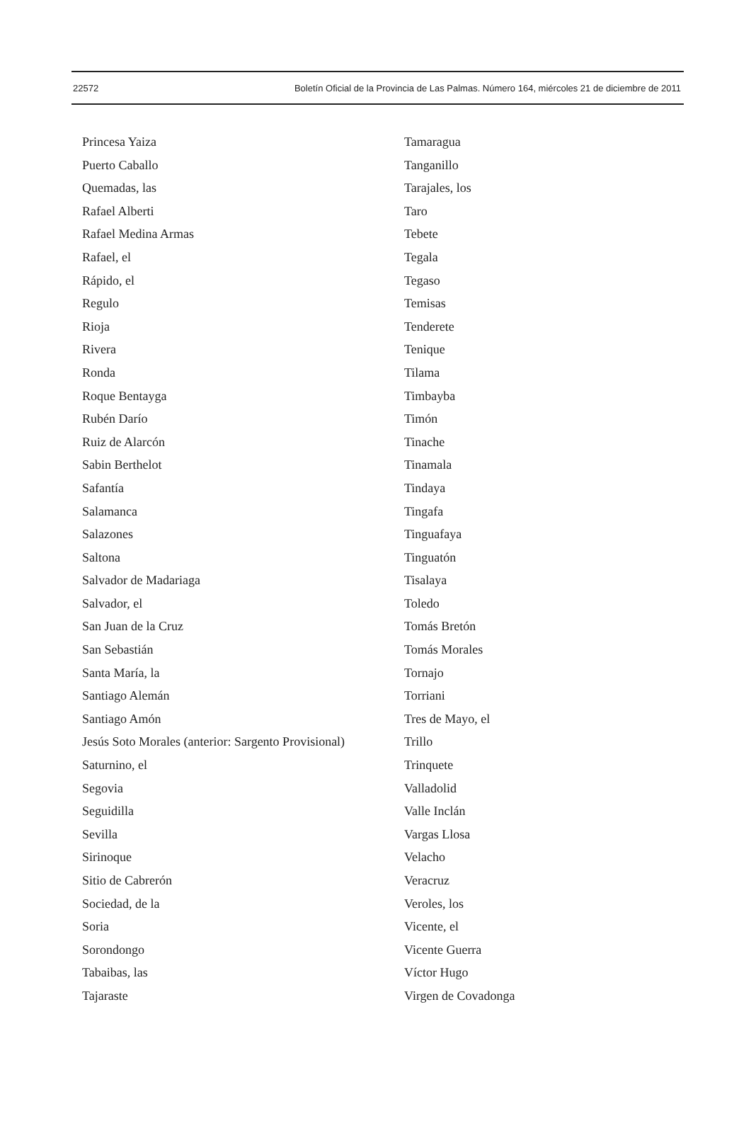22572 Boletín Oficial de la Provincia de Las Palmas. Número 164, miércoles 21 de diciembre de 2011
Princesa Yaiza
Puerto Caballo
Quemadas, las
Rafael Alberti
Rafael Medina Armas
Rafael, el
Rápido, el
Regulo
Rioja
Rivera
Ronda
Roque Bentayga
Rubén Darío
Ruiz de Alarcón
Sabin Berthelot
Safantía
Salamanca
Salazones
Saltona
Salvador de Madariaga
Salvador, el
San Juan de la Cruz
San Sebastián
Santa María, la
Santiago Alemán
Santiago Amón
Jesús Soto Morales (anterior: Sargento Provisional)
Saturnino, el
Segovia
Seguidilla
Sevilla
Sirinoque
Sitio de Cabrerón
Sociedad, de la
Soria
Sorondongo
Tabaibas, las
Tajaraste
Tamaragua
Tanganillo
Tarajales, los
Taro
Tebete
Tegala
Tegaso
Temisas
Tenderete
Tenique
Tilama
Timbayba
Timón
Tinache
Tinamala
Tindaya
Tingafa
Tinguafaya
Tinguatón
Tisalaya
Toledo
Tomás Bretón
Tomás Morales
Tornajo
Torriani
Tres de Mayo, el
Trillo
Trinquete
Valladolid
Valle Inclán
Vargas Llosa
Velacho
Veracruz
Veroles, los
Vicente, el
Vicente Guerra
Víctor Hugo
Virgen de Covadonga